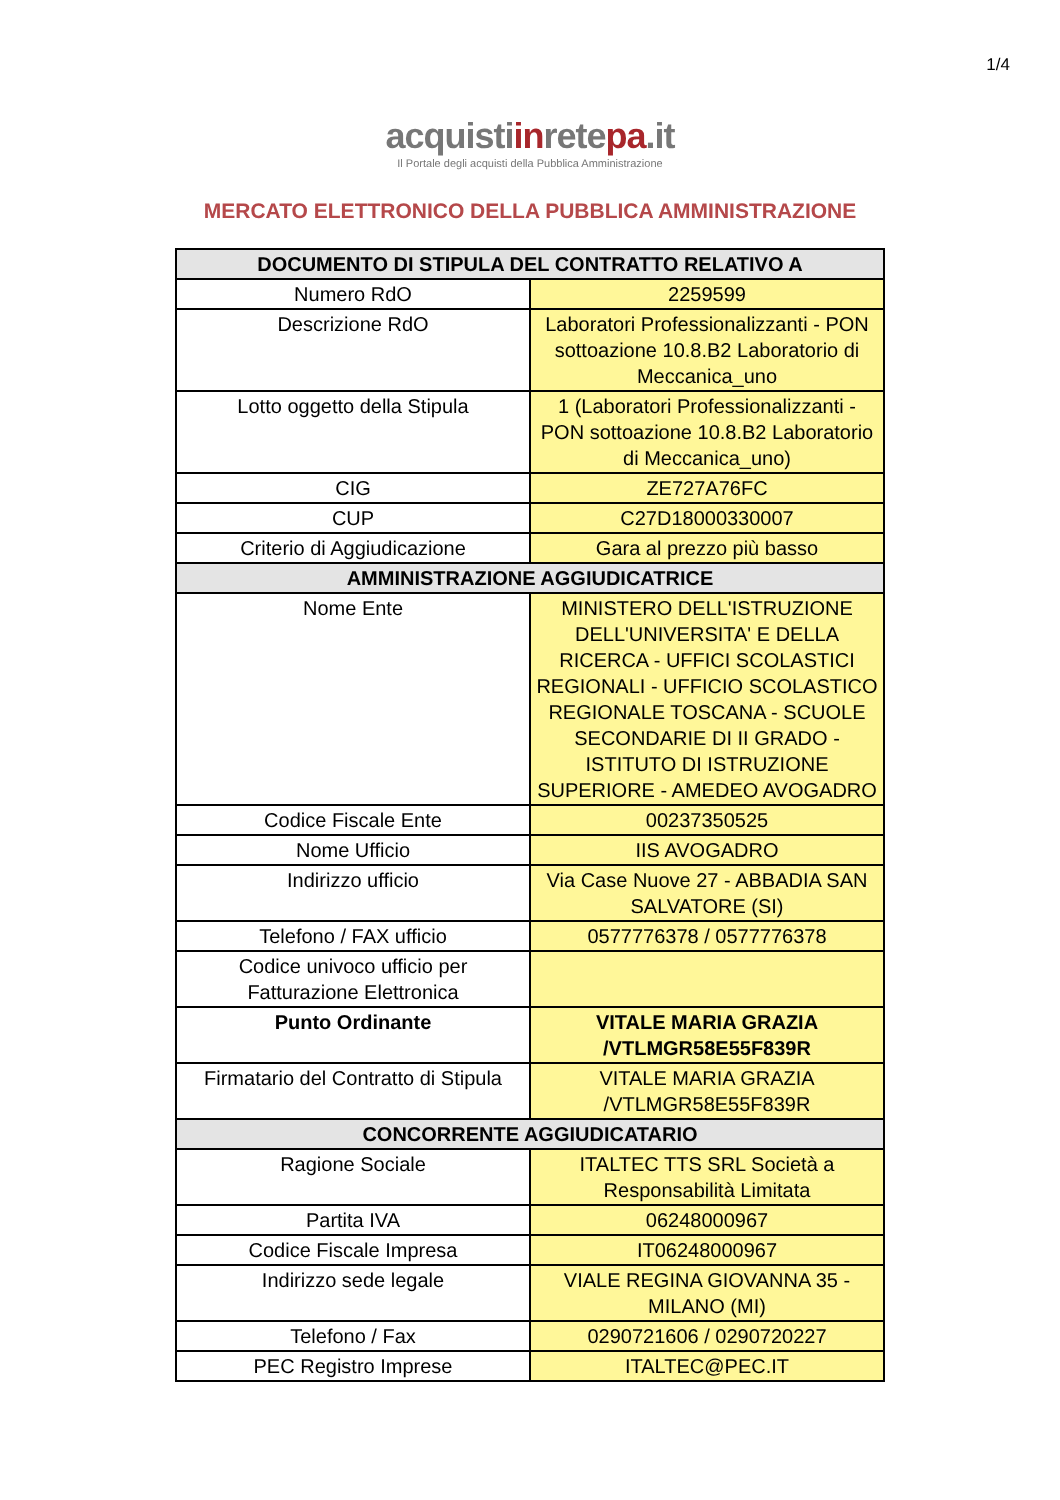1/4
acquistiinretepa.it
Il Portale degli acquisti della Pubblica Amministrazione
MERCATO ELETTRONICO DELLA PUBBLICA AMMINISTRAZIONE
| DOCUMENTO DI STIPULA DEL CONTRATTO RELATIVO A | |
| --- | --- |
| Numero RdO | 2259599 |
| Descrizione RdO | Laboratori Professionalizzanti - PON sottoazione 10.8.B2 Laboratorio di Meccanica_uno |
| Lotto oggetto della Stipula | 1 (Laboratori Professionalizzanti - PON sottoazione 10.8.B2 Laboratorio di Meccanica_uno) |
| CIG | ZE727A76FC |
| CUP | C27D18000330007 |
| Criterio di Aggiudicazione | Gara al prezzo più basso |
| AMMINISTRAZIONE AGGIUDICATRICE | |
| Nome Ente | MINISTERO DELL'ISTRUZIONE DELL'UNIVERSITA' E DELLA RICERCA - UFFICI SCOLASTICI REGIONALI - UFFICIO SCOLASTICO REGIONALE TOSCANA - SCUOLE SECONDARIE DI II GRADO - ISTITUTO DI ISTRUZIONE SUPERIORE - AMEDEO AVOGADRO |
| Codice Fiscale Ente | 00237350525 |
| Nome Ufficio | IIS AVOGADRO |
| Indirizzo ufficio | Via Case Nuove 27 - ABBADIA SAN SALVATORE (SI) |
| Telefono / FAX ufficio | 0577776378 / 0577776378 |
| Codice univoco ufficio per Fatturazione Elettronica | |
| Punto Ordinante | VITALE MARIA GRAZIA /VTLMGR58E55F839R |
| Firmatario del Contratto di Stipula | VITALE MARIA GRAZIA /VTLMGR58E55F839R |
| CONCORRENTE AGGIUDICATARIO | |
| Ragione Sociale | ITALTEC TTS SRL Società a Responsabilità Limitata |
| Partita IVA | 06248000967 |
| Codice Fiscale Impresa | IT06248000967 |
| Indirizzo sede legale | VIALE REGINA GIOVANNA 35 - MILANO (MI) |
| Telefono / Fax | 0290721606 / 0290720227 |
| PEC Registro Imprese | ITALTEC@PEC.IT |